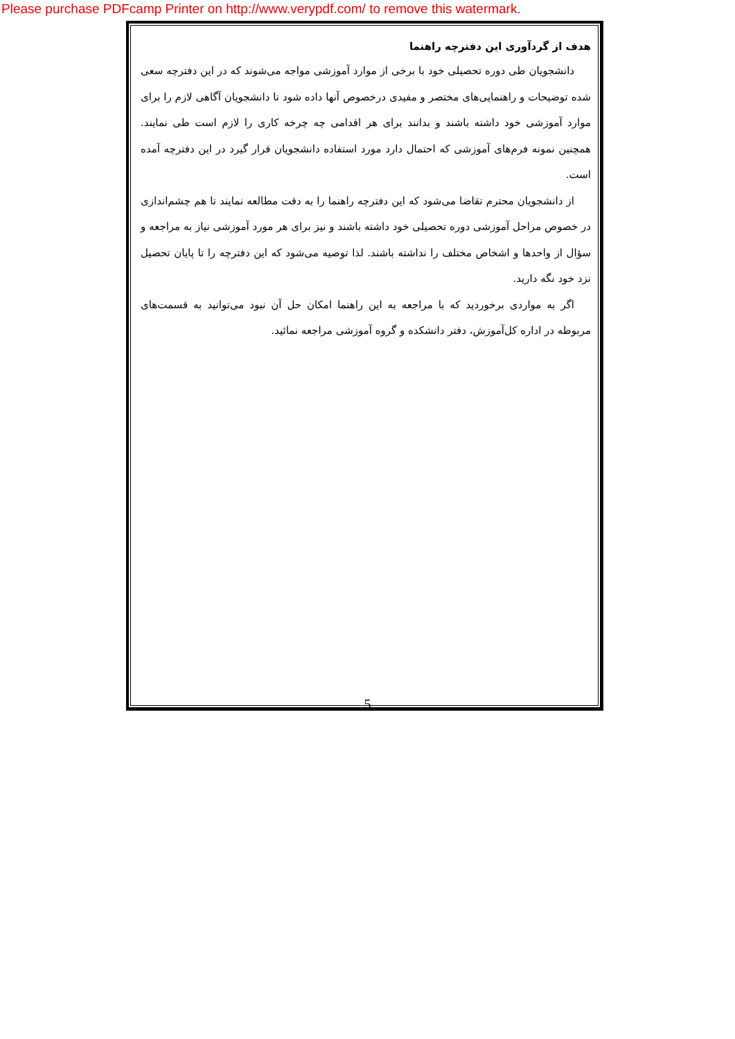Please purchase PDFcamp Printer on http://www.verypdf.com/ to remove this watermark.
هدف از گردآوری این دفترچه راهنما
دانشجویان طی دوره تحصیلی خود با برخی از موارد آموزشی مواجه می‌شوند که در این دفترچه سعی شده توضیحات و راهنمایی‌های مختصر و مفیدی درخصوص آنها داده شود تا دانشجویان آگاهی لازم را برای موارد آموزشی خود داشته باشند و بدانند برای هر اقدامی چه چرخه کاری را لازم است طی نمایند. همچنین نمونه فرم‌های آموزشی که احتمال دارد مورد استفاده دانشجویان قرار گیرد در این دفترچه آمده است.
از دانشجویان محترم تقاضا می‌شود که این دفترچه راهنما را به دقت مطالعه نمایند تا هم چشم‌اندازی در خصوص مراحل آموزشی دوره تحصیلی خود داشته باشند و نیز برای هر مورد آموزشی نیاز به مراجعه و سؤال از واحدها و اشخاص مختلف را نداشته باشند. لذا توصیه می‌شود که این دفترچه را تا پایان تحصیل نزد خود نگه دارید.
اگر به مواردی برخوردید که با مراجعه به این راهنما امکان حل آن نبود می‌توانید به قسمت‌های مربوطه در اداره کل‌آموزش، دفتر دانشکده و گروه آموزشی مراجعه نمائید.
5